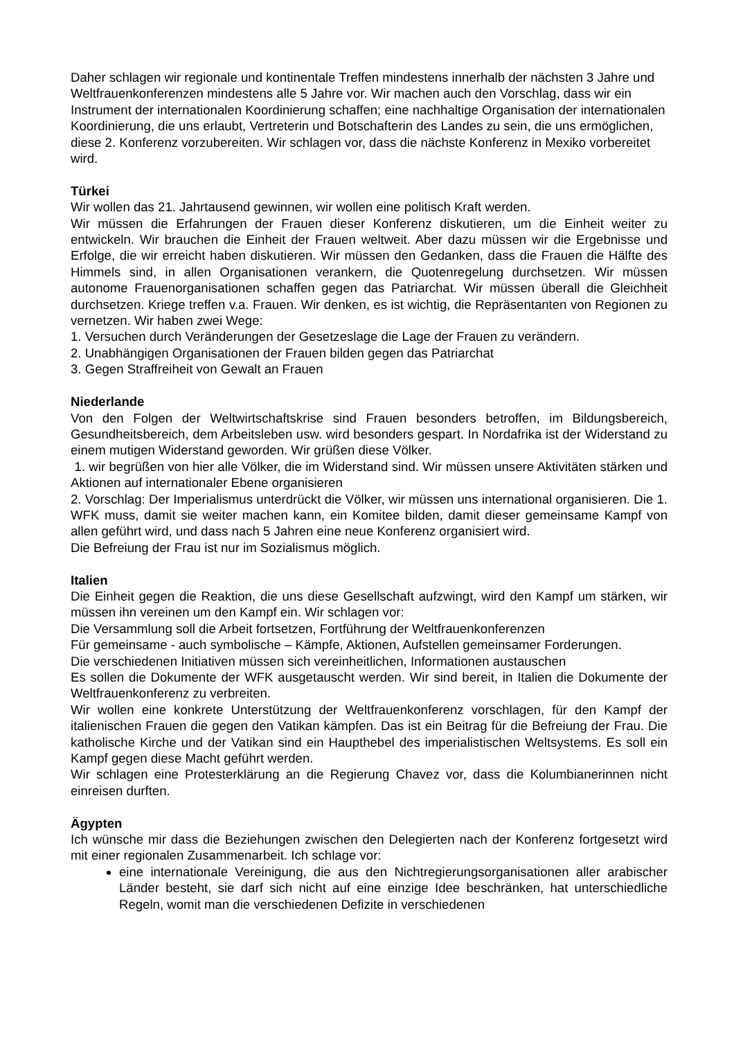Daher schlagen wir regionale und kontinentale Treffen mindestens innerhalb der nächsten 3 Jahre und Weltfrauenkonferenzen mindestens alle 5 Jahre vor. Wir machen auch den Vorschlag, dass wir ein Instrument der internationalen Koordinierung schaffen; eine nachhaltige Organisation der internationalen Koordinierung, die uns erlaubt, Vertreterin und Botschafterin des Landes zu sein, die uns ermöglichen, diese 2. Konferenz vorzubereiten. Wir schlagen vor, dass die nächste Konferenz in Mexiko vorbereitet wird.
Türkei
Wir wollen das 21. Jahrtausend gewinnen, wir wollen eine politisch Kraft werden.
Wir müssen die Erfahrungen der Frauen dieser Konferenz diskutieren, um die Einheit weiter zu entwickeln. Wir brauchen die Einheit der Frauen weltweit. Aber dazu müssen wir die Ergebnisse und Erfolge, die wir erreicht haben diskutieren. Wir müssen den Gedanken, dass die Frauen die Hälfte des Himmels sind, in allen Organisationen verankern, die Quotenregelung durchsetzen. Wir müssen autonome Frauenorganisationen schaffen gegen das Patriarchat. Wir müssen überall die Gleichheit durchsetzen. Kriege treffen v.a. Frauen. Wir denken, es ist wichtig, die Repräsentanten von Regionen zu vernetzen. Wir haben zwei Wege:
1. Versuchen durch Veränderungen der Gesetzeslage die Lage der Frauen zu verändern.
2. Unabhängigen Organisationen der Frauen bilden gegen das Patriarchat
3. Gegen Straffreiheit von Gewalt an Frauen
Niederlande
Von den Folgen der Weltwirtschaftskrise sind Frauen besonders betroffen, im Bildungsbereich, Gesundheitsbereich, dem Arbeitsleben usw. wird besonders gespart. In Nordafrika ist der Widerstand zu einem mutigen Widerstand geworden. Wir grüßen diese Völker.
1. wir begrüßen von hier alle Völker, die im Widerstand sind. Wir müssen unsere Aktivitäten stärken und Aktionen auf internationaler Ebene organisieren
2. Vorschlag: Der Imperialismus unterdrückt die Völker, wir müssen uns international organisieren. Die 1. WFK muss, damit sie weiter machen kann, ein Komitee bilden, damit dieser gemeinsame Kampf von allen geführt wird, und dass nach 5 Jahren eine neue Konferenz organisiert wird.
Die Befreiung der Frau ist nur im Sozialismus möglich.
Italien
Die Einheit gegen die Reaktion, die uns diese Gesellschaft aufzwingt, wird den Kampf um stärken, wir müssen ihn vereinen um den Kampf ein. Wir schlagen vor:
Die Versammlung soll die Arbeit fortsetzen, Fortführung der Weltfrauenkonferenzen
Für gemeinsame - auch symbolische – Kämpfe, Aktionen, Aufstellen gemeinsamer Forderungen.
Die verschiedenen Initiativen müssen sich vereinheitlichen, Informationen austauschen
Es sollen die Dokumente der WFK ausgetauscht werden. Wir sind bereit, in Italien die Dokumente der Weltfrauenkonferenz zu verbreiten.
Wir wollen eine konkrete Unterstützung der Weltfrauenkonferenz vorschlagen, für den Kampf der italienischen Frauen die gegen den Vatikan kämpfen. Das ist ein Beitrag für die Befreiung der Frau. Die katholische Kirche und der Vatikan sind ein Haupthebel des imperialistischen Weltsystems. Es soll ein Kampf gegen diese Macht geführt werden.
Wir schlagen eine Protesterklärung an die Regierung Chavez vor, dass die Kolumbianerinnen nicht einreisen durften.
Ägypten
Ich wünsche mir dass die Beziehungen zwischen den Delegierten nach der Konferenz fortgesetzt wird mit einer regionalen Zusammenarbeit. Ich schlage vor:
eine internationale Vereinigung, die aus den Nichtregierungsorganisationen aller arabischer Länder besteht, sie darf sich nicht auf eine einzige Idee beschränken, hat unterschiedliche Regeln, womit man die verschiedenen Defizite in verschiedenen